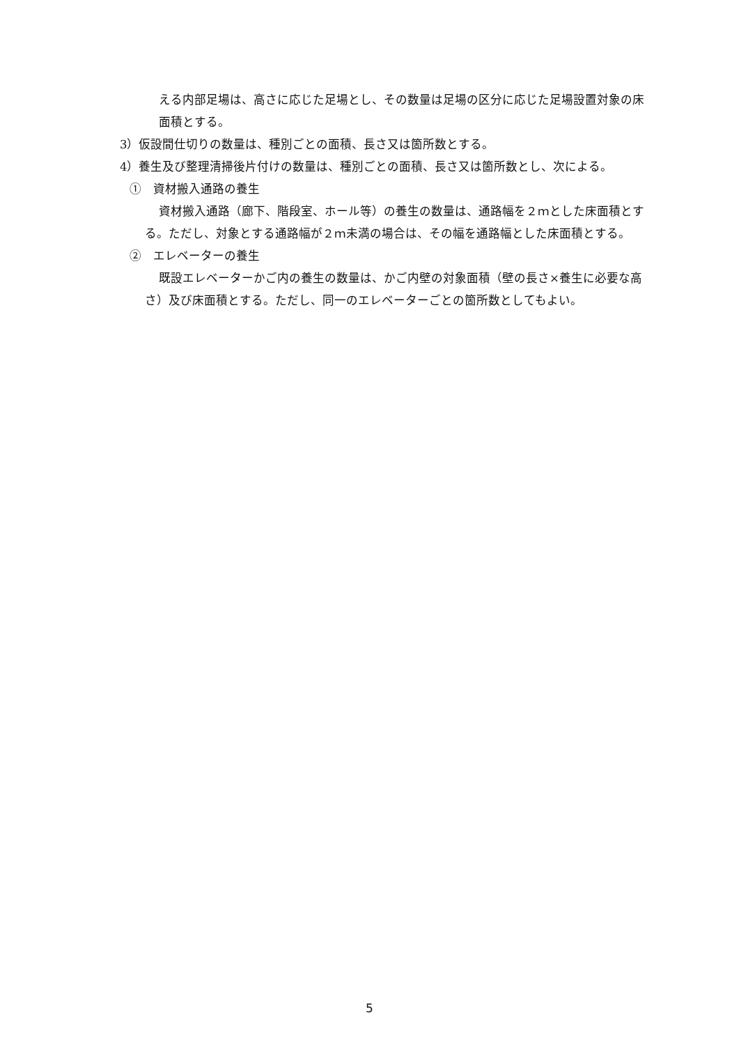える内部足場は、高さに応じた足場とし、その数量は足場の区分に応じた足場設置対象の床面積とする。
3）仮設間仕切りの数量は、種別ごとの面積、長さ又は箇所数とする。
4）養生及び整理清掃後片付けの数量は、種別ごとの面積、長さ又は箇所数とし、次による。
①　資材搬入通路の養生
資材搬入通路（廊下、階段室、ホール等）の養生の数量は、通路幅を２ｍとした床面積とする。ただし、対象とする通路幅が２ｍ未満の場合は、その幅を通路幅とした床面積とする。
②　エレベーターの養生
既設エレベーターかご内の養生の数量は、かご内壁の対象面積（壁の長さ×養生に必要な高さ）及び床面積とする。ただし、同一のエレベーターごとの箇所数としてもよい。
5